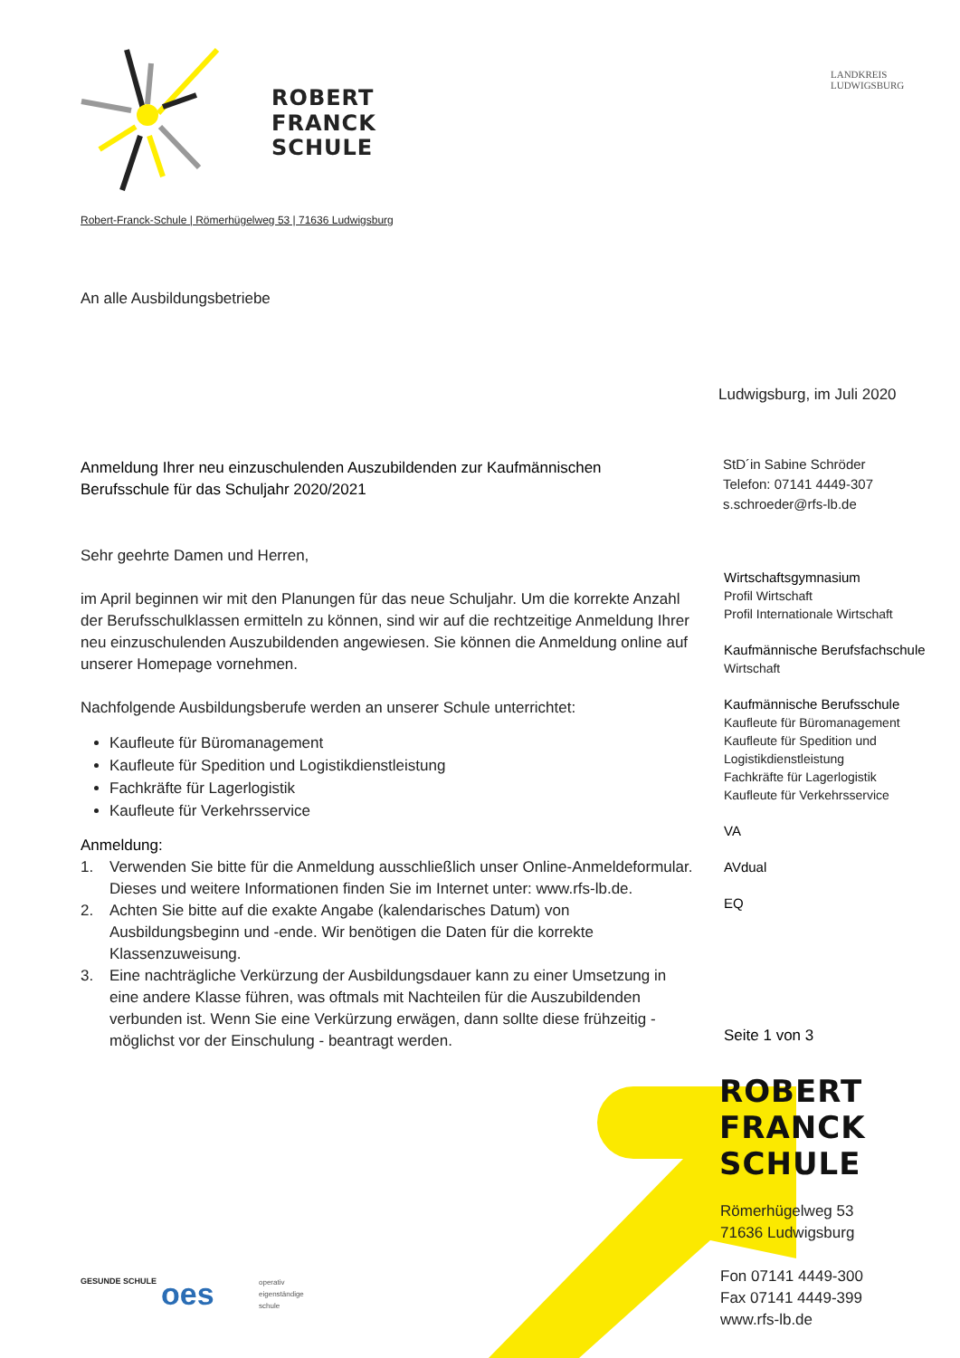ROBERT
FRANCK
SCHULE
LANDKREIS
LUDWIGSBURG
Robert-Franck-Schule | Römerhügelweg 53 | 71636 Ludwigsburg
An alle Ausbildungsbetriebe
Ludwigsburg, im Juli 2020
Anmeldung Ihrer neu einzuschulenden Auszubildenden zur Kaufmännischen Berufsschule für das Schuljahr 2020/2021
StD´in Sabine Schröder
Telefon: 07141 4449-307
s.schroeder@rfs-lb.de
Wirtschaftsgymnasium
Profil Wirtschaft
Profil Internationale Wirtschaft
Kaufmännische Berufsfachschule
Wirtschaft
Kaufmännische Berufsschule
Kaufleute für Büromanagement
Kaufleute für Spedition und
Logistikdienstleistung
Fachkräfte für Lagerlogistik
Kaufleute für Verkehrsservice
VA
AVdual
EQ
Sehr geehrte Damen und Herren,
im April beginnen wir mit den Planungen für das neue Schuljahr. Um die korrekte Anzahl der Berufsschulklassen ermitteln zu können, sind wir auf die rechtzeitige Anmeldung Ihrer neu einzuschulenden Auszubildenden angewiesen. Sie können die Anmeldung online auf unserer Homepage vornehmen.
Nachfolgende Ausbildungsberufe werden an unserer Schule unterrichtet:
Kaufleute für Büromanagement
Kaufleute für Spedition und Logistikdienstleistung
Fachkräfte für Lagerlogistik
Kaufleute für Verkehrsservice
Anmeldung:
1. Verwenden Sie bitte für die Anmeldung ausschließlich unser Online-Anmeldeformular. Dieses und weitere Informationen finden Sie im Internet unter: www.rfs-lb.de.
2. Achten Sie bitte auf die exakte Angabe (kalendarisches Datum) von Ausbildungsbeginn und -ende. Wir benötigen die Daten für die korrekte Klassenzuweisung.
3. Eine nachträgliche Verkürzung der Ausbildungsdauer kann zu einer Umsetzung in eine andere Klasse führen, was oftmals mit Nachteilen für die Auszubildenden verbunden ist. Wenn Sie eine Verkürzung erwägen, dann sollte diese frühzeitig - möglichst vor der Einschulung - beantragt werden.
Seite 1 von 3
ROBERT
FRANCK
SCHULE
Römerhügelweg 53
71636 Ludwigsburg
Fon 07141 4449-300
Fax 07141 4449-399
www.rfs-lb.de
GESUNDE SCHULE oes
operativ
eigenständige
schule